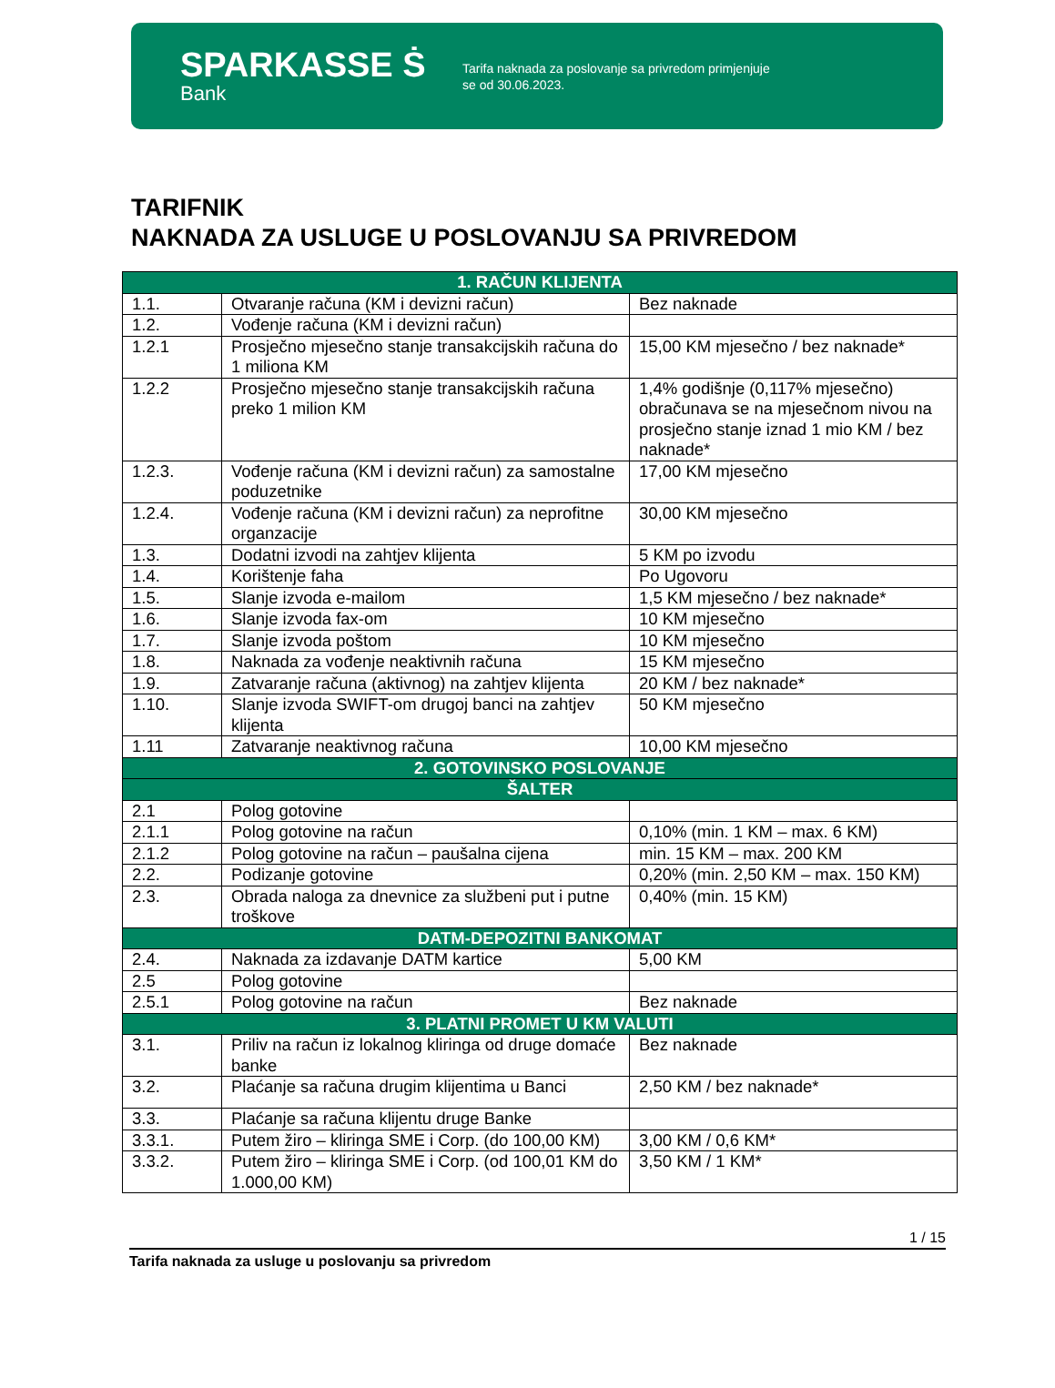SPARKASSE Ṡ
Bank
Tarifa naknada za poslovanje sa privredom primjenjuje
se od 30.06.2023.
TARIFNIK
NAKNADA ZA USLUGE U POSLOVANJU SA PRIVREDOM
| 1. RAČUN KLIJENTA | | |
| --- | --- | --- |
| 1.1. | Otvaranje računa (KM i devizni račun) | Bez naknade |
| 1.2. | Vođenje računa (KM i devizni račun) | |
| 1.2.1 | Prosječno mjesečno stanje transakcijskih računa do 1 miliona KM | 15,00 KM mjesečno / bez naknade* |
| 1.2.2 | Prosječno mjesečno stanje transakcijskih računa preko 1 milion KM | 1,4% godišnje (0,117% mjesečno) obračunava se na mjesečnom nivou na prosječno stanje iznad 1 mio KM / bez naknade* |
| 1.2.3. | Vođenje računa (KM i devizni račun) za samostalne poduzetnike | 17,00 KM mjesečno |
| 1.2.4. | Vođenje računa (KM i devizni račun) za neprofitne organzacije | 30,00 KM mjesečno |
| 1.3. | Dodatni izvodi na zahtjev klijenta | 5 KM po izvodu |
| 1.4. | Korištenje faha | Po Ugovoru |
| 1.5. | Slanje izvoda e-mailom | 1,5 KM mjesečno / bez naknade* |
| 1.6. | Slanje izvoda fax-om | 10 KM mjesečno |
| 1.7. | Slanje izvoda poštom | 10 KM mjesečno |
| 1.8. | Naknada za vođenje neaktivnih računa | 15 KM mjesečno |
| 1.9. | Zatvaranje računa (aktivnog) na zahtjev klijenta | 20 KM / bez naknade* |
| 1.10. | Slanje izvoda SWIFT-om drugoj banci na zahtjev klijenta | 50 KM mjesečno |
| 1.11 | Zatvaranje neaktivnog računa | 10,00 KM mjesečno |
| 2. GOTOVINSKO POSLOVANJE | | |
| ŠALTER | | |
| 2.1 | Polog gotovine | |
| 2.1.1 | Polog gotovine na račun | 0,10% (min. 1 KM – max. 6 KM) |
| 2.1.2 | Polog gotovine na račun – paušalna cijena | min. 15 KM – max. 200 KM |
| 2.2. | Podizanje gotovine | 0,20% (min. 2,50 KM – max. 150 KM) |
| 2.3. | Obrada naloga za dnevnice za službeni put i putne troškove | 0,40% (min. 15 KM) |
| DATM-DEPOZITNI BANKOMAT | | |
| 2.4. | Naknada za izdavanje DATM kartice | 5,00 KM |
| 2.5 | Polog gotovine | |
| 2.5.1 | Polog gotovine na račun | Bez naknade |
| 3. PLATNI PROMET U KM VALUTI | | |
| 3.1. | Priliv na račun iz lokalnog kliringa od druge domaće banke | Bez naknade |
| 3.2. | Plaćanje sa računa drugim klijentima u Banci | 2,50 KM / bez naknade* |
| 3.3. | Plaćanje sa računa klijentu druge Banke | |
| 3.3.1. | Putem žiro – kliringa SME i Corp. (do 100,00 KM) | 3,00 KM / 0,6 KM* |
| 3.3.2. | Putem žiro – kliringa SME i Corp. (od 100,01 KM do 1.000,00 KM) | 3,50 KM / 1 KM* |
1 / 15
Tarifa naknada za usluge u poslovanju sa privredom